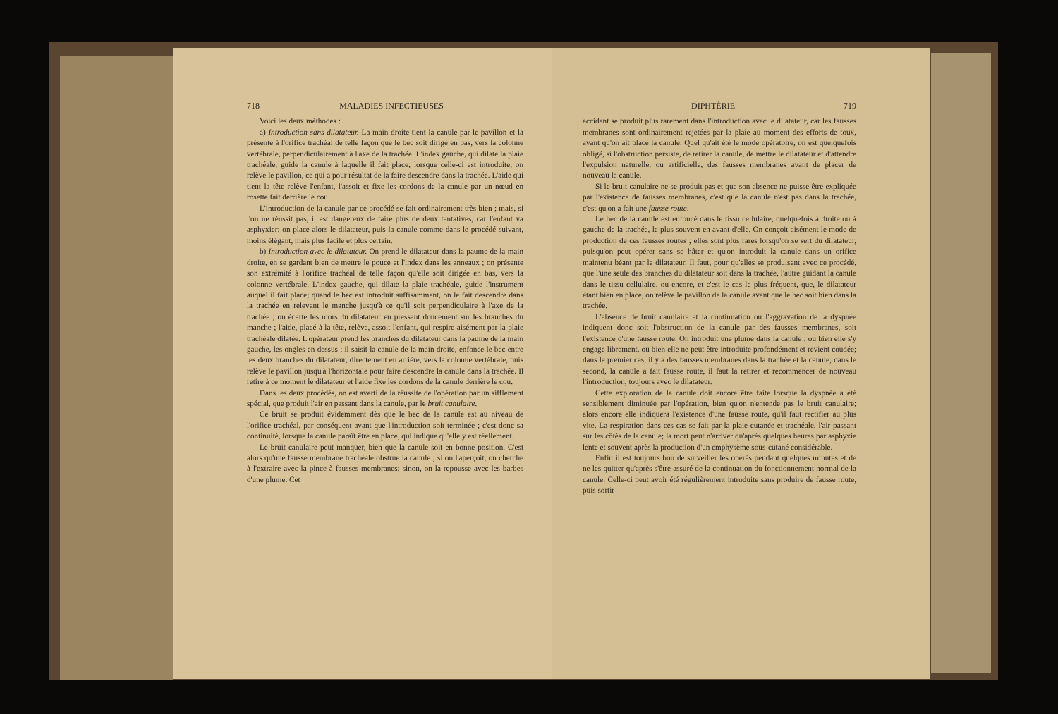718 MALADIES INFECTIEUSES
Voici les deux méthodes :
a) Introduction sans dilatateur. La main droite tient la canule par le pavillon et la présente à l'orifice trachéal de telle façon que le bec soit dirigé en bas, vers la colonne vertébrale, perpendiculairement à l'axe de la trachée. L'index gauche, qui dilate la plaie trachéale, guide la canule à laquelle il fait place; lorsque celle-ci est introduite, on relève le pavillon, ce qui a pour résultat de la faire descendre dans la trachée. L'aide qui tient la tête relève l'enfant, l'assoit et fixe les cordons de la canule par un nœud en rosette fait derrière le cou.
L'introduction de la canule par ce procédé se fait ordinairement très bien ; mais, si l'on ne réussit pas, il est dangereux de faire plus de deux tentatives, car l'enfant va asphyxier; on place alors le dilatateur, puis la canule comme dans le procédé suivant, moins élégant, mais plus facile et plus certain.
b) Introduction avec le dilatateur. On prend le dilatateur dans la paume de la main droite, en se gardant bien de mettre le pouce et l'index dans les anneaux ; on présente son extrémité à l'orifice trachéal de telle façon qu'elle soit dirigée en bas, vers la colonne vertébrale. L'index gauche, qui dilate la plaie trachéale, guide l'instrument auquel il fait place; quand le bec est introduit suffisamment, on le fait descendre dans la trachée en relevant le manche jusqu'à ce qu'il soit perpendiculaire à l'axe de la trachée ; on écarte les mors du dilatateur en pressant doucement sur les branches du manche ; l'aide, placé à la tête, relève, assoit l'enfant, qui respire aisément par la plaie trachéale dilatée. L'opérateur prend les branches du dilatateur dans la paume de la main gauche, les ongles en dessus ; il saisit la canule de la main droite, enfonce le bec entre les deux branches du dilatateur, directement en arrière, vers la colonne vertébrale, puis relève le pavillon jusqu'à l'horizontale pour faire descendre la canule dans la trachée. Il retire à ce moment le dilatateur et l'aide fixe les cordons de la canule derrière le cou.
Dans les deux procédés, on est averti de la réussite de l'opération par un sifflement spécial, que produit l'air en passant dans la canule, par le bruit canulaire.
Ce bruit se produit évidemment dès que le bec de la canule est au niveau de l'orifice trachéal, par conséquent avant que l'introduction soit terminée ; c'est donc sa continuité, lorsque la canule paraît être en place, qui indique qu'elle y est réellement.
Le bruit canulaire peut manquer, bien que la canule soit en bonne position. C'est alors qu'une fausse membrane trachéale obstrue la canule ; si on l'aperçoit, on cherche à l'extraire avec la pince à fausses membranes; sinon, on la repousse avec les barbes d'une plume. Cet
DIPHTÉRIE 719
accident se produit plus rarement dans l'introduction avec le dilatateur, car les fausses membranes sont ordinairement rejetées par la plaie au moment des efforts de toux, avant qu'on ait placé la canule. Quel qu'ait été le mode opératoire, on est quelquefois obligé, si l'obstruction persiste, de retirer la canule, de mettre le dilatateur et d'attendre l'expulsion naturelle, ou artificielle, des fausses membranes avant de placer de nouveau la canule.
Si le bruit canulaire ne se produit pas et que son absence ne puisse être expliquée par l'existence de fausses membranes, c'est que la canule n'est pas dans la trachée, c'est qu'on a fait une fausse route.
Le bec de la canule est enfoncé dans le tissu cellulaire, quelquefois à droite ou à gauche de la trachée, le plus souvent en avant d'elle. On conçoit aisément le mode de production de ces fausses routes ; elles sont plus rares lorsqu'on se sert du dilatateur, puisqu'on peut opérer sans se hâter et qu'on introduit la canule dans un orifice maintenu béant par le dilatateur. Il faut, pour qu'elles se produisent avec ce procédé, que l'une seule des branches du dilatateur soit dans la trachée, l'autre guidant la canule dans le tissu cellulaire, ou encore, et c'est le cas le plus fréquent, que, le dilatateur étant bien en place, on relève le pavillon de la canule avant que le bec soit bien dans la trachée.
L'absence de bruit canulaire et la continuation ou l'aggravation de la dyspnée indiquent donc soit l'obstruction de la canule par des fausses membranes, soit l'existence d'une fausse route. On introduit une plume dans la canule : ou bien elle s'y engage librement, ou bien elle ne peut être introduite profondément et revient coudée; dans le premier cas, il y a des fausses membranes dans la trachée et la canule; dans le second, la canule a fait fausse route, il faut la retirer et recommencer de nouveau l'introduction, toujours avec le dilatateur.
Cette exploration de la canule doit encore être faite lorsque la dyspnée a été sensiblement diminuée par l'opération, bien qu'on n'entende pas le bruit canulaire; alors encore elle indiquera l'existence d'une fausse route, qu'il faut rectifier au plus vite. La respiration dans ces cas se fait par la plaie cutanée et trachéale, l'air passant sur les côtés de la canule; la mort peut n'arriver qu'après quelques heures par asphyxie lente et souvent après la production d'un emphysème sous-cutané considérable.
Enfin il est toujours bon de surveiller les opérés pendant quelques minutes et de ne les quitter qu'après s'être assuré de la continuation du fonctionnement normal de la canule. Celle-ci peut avoir été régulièrement introduite sans produire de fausse route, puis sortir